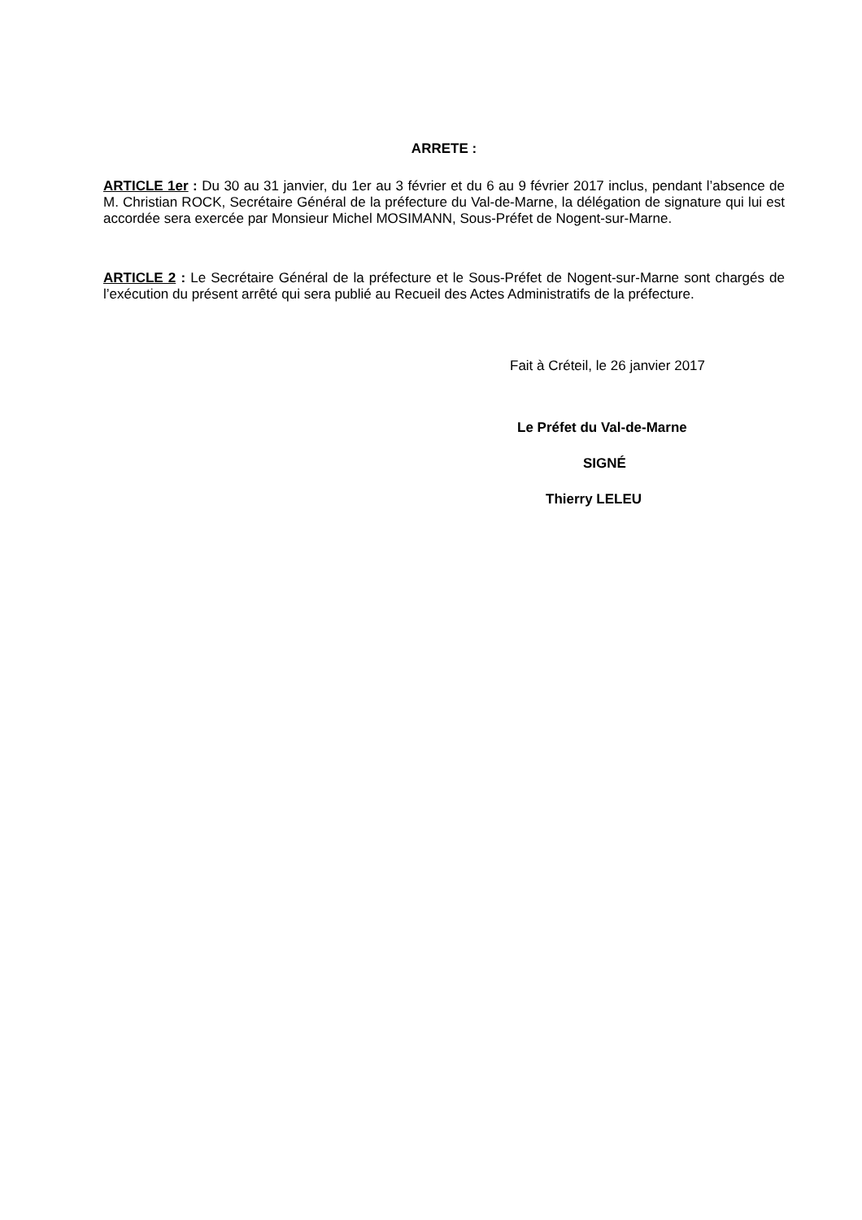ARRETE :
ARTICLE 1er : Du 30 au 31 janvier, du 1er au 3 février et du 6 au 9 février 2017 inclus, pendant l’absence de M. Christian ROCK, Secrétaire Général de la préfecture du Val-de-Marne, la délégation de signature qui lui est accordée sera exercée par Monsieur Michel MOSIMANN, Sous-Préfet de Nogent-sur-Marne.
ARTICLE 2 : Le Secrétaire Général de la préfecture et le Sous-Préfet de Nogent-sur-Marne sont chargés de l’exécution du présent arrêté qui sera publié au Recueil des Actes Administratifs de la préfecture.
Fait à Créteil, le 26 janvier 2017
Le Préfet du Val-de-Marne
SIGNÉ
Thierry LELEU